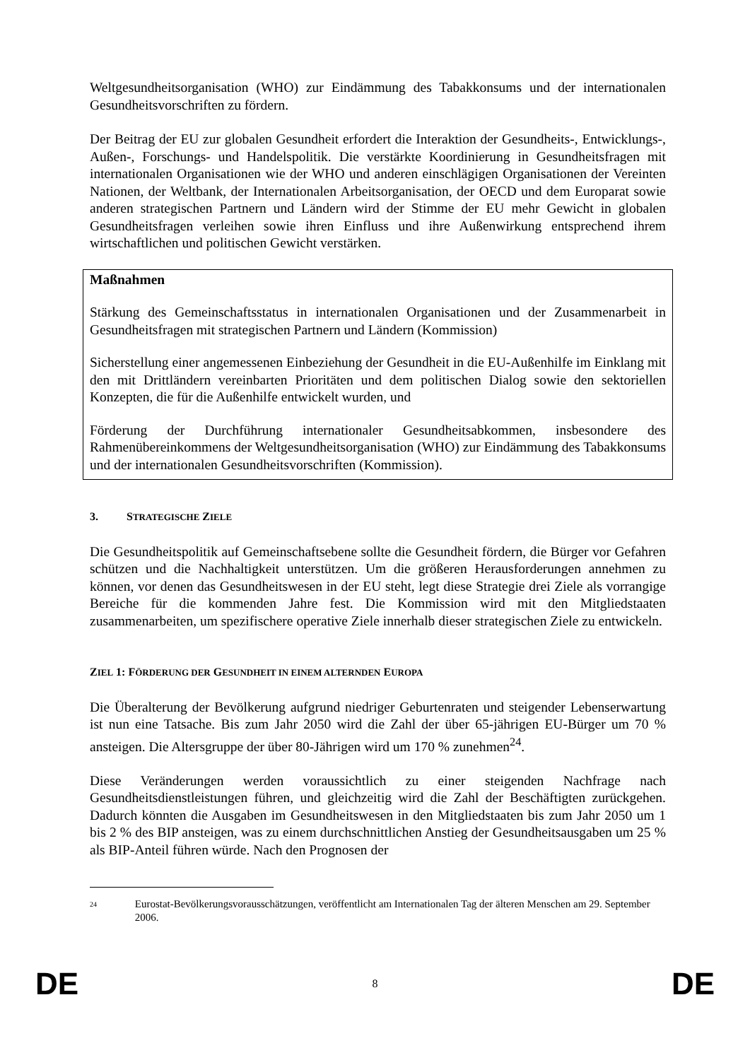Weltgesundheitsorganisation (WHO) zur Eindämmung des Tabakkonsums und der internationalen Gesundheitsvorschriften zu fördern.
Der Beitrag der EU zur globalen Gesundheit erfordert die Interaktion der Gesundheits-, Entwicklungs-, Außen-, Forschungs- und Handelspolitik. Die verstärkte Koordinierung in Gesundheitsfragen mit internationalen Organisationen wie der WHO und anderen einschlägigen Organisationen der Vereinten Nationen, der Weltbank, der Internationalen Arbeitsorganisation, der OECD und dem Europarat sowie anderen strategischen Partnern und Ländern wird der Stimme der EU mehr Gewicht in globalen Gesundheitsfragen verleihen sowie ihren Einfluss und ihre Außenwirkung entsprechend ihrem wirtschaftlichen und politischen Gewicht verstärken.
Maßnahmen
Stärkung des Gemeinschaftsstatus in internationalen Organisationen und der Zusammenarbeit in Gesundheitsfragen mit strategischen Partnern und Ländern (Kommission)
Sicherstellung einer angemessenen Einbeziehung der Gesundheit in die EU-Außenhilfe im Einklang mit den mit Drittländern vereinbarten Prioritäten und dem politischen Dialog sowie den sektoriellen Konzepten, die für die Außenhilfe entwickelt wurden, und
Förderung der Durchführung internationaler Gesundheitsabkommen, insbesondere des Rahmenübereinkommens der Weltgesundheitsorganisation (WHO) zur Eindämmung des Tabakkonsums und der internationalen Gesundheitsvorschriften (Kommission).
3. STRATEGISCHE ZIELE
Die Gesundheitspolitik auf Gemeinschaftsebene sollte die Gesundheit fördern, die Bürger vor Gefahren schützen und die Nachhaltigkeit unterstützen. Um die größeren Herausforderungen annehmen zu können, vor denen das Gesundheitswesen in der EU steht, legt diese Strategie drei Ziele als vorrangige Bereiche für die kommenden Jahre fest. Die Kommission wird mit den Mitgliedstaaten zusammenarbeiten, um spezifischere operative Ziele innerhalb dieser strategischen Ziele zu entwickeln.
ZIEL 1: FÖRDERUNG DER GESUNDHEIT IN EINEM ALTERNDEN EUROPA
Die Überalterung der Bevölkerung aufgrund niedriger Geburtenraten und steigender Lebenserwartung ist nun eine Tatsache. Bis zum Jahr 2050 wird die Zahl der über 65-jährigen EU-Bürger um 70 % ansteigen. Die Altersgruppe der über 80-Jährigen wird um 170 % zunehmen<sup>24</sup>.
Diese Veränderungen werden voraussichtlich zu einer steigenden Nachfrage nach Gesundheitsdienstleistungen führen, und gleichzeitig wird die Zahl der Beschäftigten zurückgehen. Dadurch könnten die Ausgaben im Gesundheitswesen in den Mitgliedstaaten bis zum Jahr 2050 um 1 bis 2 % des BIP ansteigen, was zu einem durchschnittlichen Anstieg der Gesundheitsausgaben um 25 % als BIP-Anteil führen würde. Nach den Prognosen der
24 Eurostat-Bevölkerungsvorausschätzungen, veröffentlicht am Internationalen Tag der älteren Menschen am 29. September 2006.
DE 8 DE